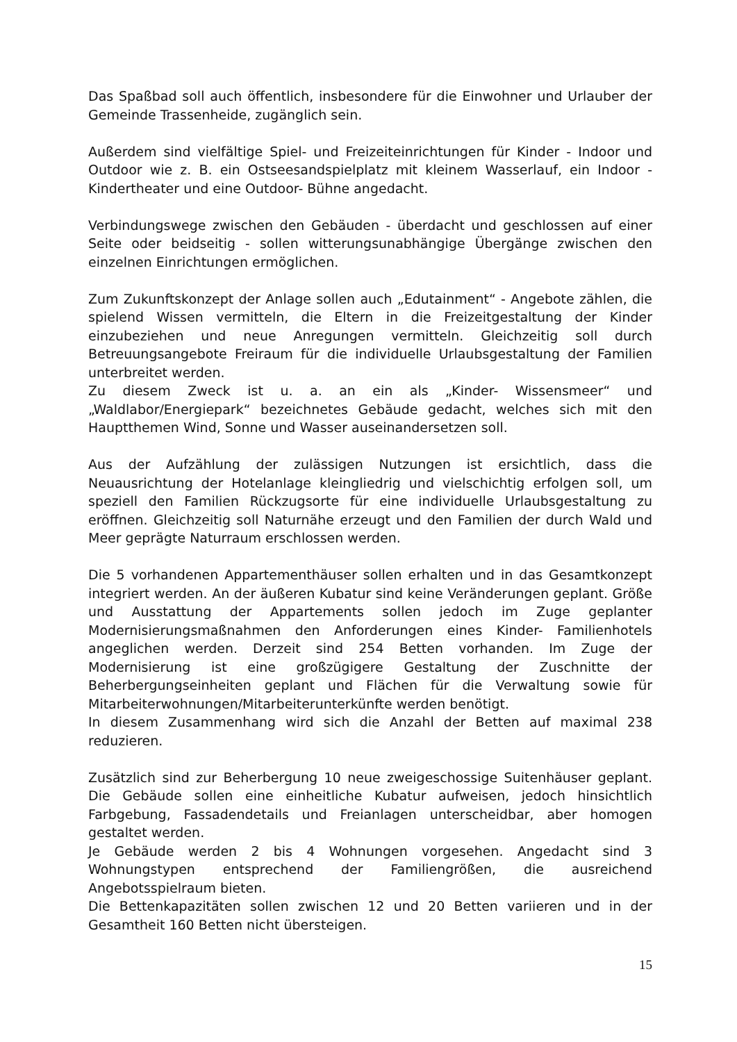Das Spaßbad soll auch öffentlich, insbesondere für die Einwohner und Urlauber der Gemeinde Trassenheide, zugänglich sein.
Außerdem sind vielfältige Spiel- und Freizeiteinrichtungen für Kinder - Indoor und Outdoor wie z. B. ein Ostseesandspielplatz mit kleinem Wasserlauf, ein Indoor - Kindertheater und eine Outdoor- Bühne angedacht.
Verbindungswege zwischen den Gebäuden - überdacht und geschlossen auf einer Seite oder beidseitig - sollen witterungsunabhängige Übergänge zwischen den einzelnen Einrichtungen ermöglichen.
Zum Zukunftskonzept der Anlage sollen auch „Edutainment“ - Angebote zählen, die spielend Wissen vermitteln, die Eltern in die Freizeitgestaltung der Kinder einzubeziehen und neue Anregungen vermitteln. Gleichzeitig soll durch Betreuungsangebote Freiraum für die individuelle Urlaubsgestaltung der Familien unterbreitet werden.
Zu diesem Zweck ist u. a. an ein als „Kinder- Wissensmeer“ und „Waldlabor/Energiepark“ bezeichnetes Gebäude gedacht, welches sich mit den Hauptthemen Wind, Sonne und Wasser auseinandersetzen soll.
Aus der Aufzählung der zulässigen Nutzungen ist ersichtlich, dass die Neuausrichtung der Hotelanlage kleingliedrig und vielschichtig erfolgen soll, um speziell den Familien Rückzugsorte für eine individuelle Urlaubsgestaltung zu eröffnen. Gleichzeitig soll Naturnähe erzeugt und den Familien der durch Wald und Meer geprägte Naturraum erschlossen werden.
Die 5 vorhandenen Appartementhäuser sollen erhalten und in das Gesamtkonzept integriert werden. An der äußeren Kubatur sind keine Veränderungen geplant. Größe und Ausstattung der Appartements sollen jedoch im Zuge geplanter Modernisierungsmaßnahmen den Anforderungen eines Kinder- Familienhotels angeglichen werden. Derzeit sind 254 Betten vorhanden. Im Zuge der Modernisierung ist eine großzügigere Gestaltung der Zuschnitte der Beherbergungseinheiten geplant und Flächen für die Verwaltung sowie für Mitarbeiterwohnungen/Mitarbeiterunterkünfte werden benötigt.
In diesem Zusammenhang wird sich die Anzahl der Betten auf maximal 238 reduzieren.
Zusätzlich sind zur Beherbergung 10 neue zweigeschossige Suitenhäuser geplant. Die Gebäude sollen eine einheitliche Kubatur aufweisen, jedoch hinsichtlich Farbgebung, Fassadendetails und Freianlagen unterscheidbar, aber homogen gestaltet werden.
Je Gebäude werden 2 bis 4 Wohnungen vorgesehen. Angedacht sind 3 Wohnungstypen entsprechend der Familiengrößen, die ausreichend Angebotsspielraum bieten.
Die Bettenkapazitäten sollen zwischen 12 und 20 Betten variieren und in der Gesamtheit 160 Betten nicht übersteigen.
15